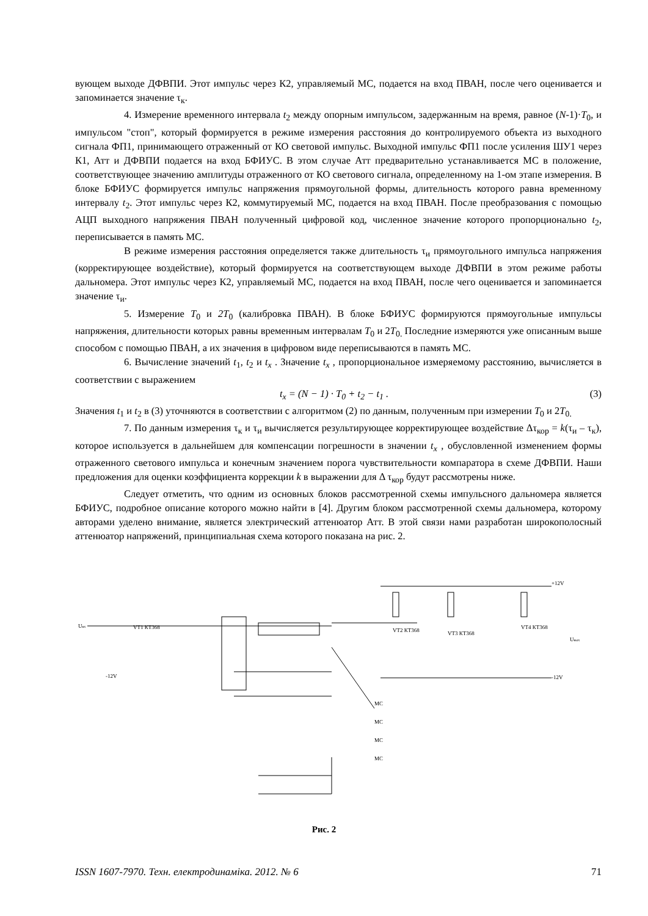вующем выходе ДФВПИ. Этот импульс через К2, управляемый МС, подается на вход ПВАН, после чего оценивается и запоминается значение τ<sub>к</sub>.
4. Измерение временного интервала t<sub>2</sub> между опорным импульсом, задержанным на время, равное (N-1)·T<sub>0</sub>, и импульсом "стоп", который формируется в режиме измерения расстояния до контролируемого объекта из выходного сигнала ФП1, принимающего отраженный от КО световой импульс. Выходной импульс ФП1 после усиления ШУ1 через К1, Атт и ДФВПИ подается на вход БФИУС. В этом случае Атт предварительно устанавливается МС в положение, соответствующее значению амплитуды отраженного от КО светового сигнала, определенному на 1-ом этапе измерения. В блоке БФИУС формируется импульс напряжения прямоугольной формы, длительность которого равна временному интервалу t<sub>2</sub>. Этот импульс через К2, коммутируемый МС, подается на вход ПВАН. После преобразования с помощью АЦП выходного напряжения ПВАН полученный цифровой код, численное значение которого пропорционально t<sub>2</sub>, переписывается в память МС.
В режиме измерения расстояния определяется также длительность τ<sub>и</sub> прямоугольного импульса напряжения (корректирующее воздействие), который формируется на соответствующем выходе ДФВПИ в этом режиме работы дальномера. Этот импульс через К2, управляемый МС, подается на вход ПВАН, после чего оценивается и запоминается значение τ<sub>и</sub>.
5. Измерение T<sub>0</sub> и 2T<sub>0</sub> (калибровка ПВАН). В блоке БФИУС формируются прямоугольные импульсы напряжения, длительности которых равны временным интервалам T<sub>0</sub> и 2T<sub>0.</sub> Последние измеряются уже описанным выше способом с помощью ПВАН, а их значения в цифровом виде переписываются в память МС.
6. Вычисление значений t<sub>1</sub>, t<sub>2</sub> и t<sub>x</sub> . Значение t<sub>x</sub> , пропорциональное измеряемому расстоянию, вычисляется в соответствии с выражением
t<sub>x</sub> = (N − 1) · T<sub>0</sub> + t<sub>2</sub> − t<sub>1</sub> . (3)
Значения t<sub>1</sub> и t<sub>2</sub> в (3) уточняются в соответствии с алгоритмом (2) по данным, полученным при измерении T<sub>0</sub> и 2T<sub>0.</sub>
7. По данным измерения τ<sub>к</sub> и τ<sub>и</sub> вычисляется результирующее корректирующее воздействие Δτ<sub>кор</sub> = k(τ<sub>и</sub> – τ<sub>к</sub>), которое используется в дальнейшем для компенсации погрешности в значении t<sub>x</sub> , обусловленной изменением формы отраженного светового импульса и конечным значением порога чувствительности компаратора в схеме ДФВПИ. Наши предложения для оценки коэффициента коррекции k в выражении для Δ τ<sub>кор</sub> будут рассмотрены ниже.
Следует отметить, что одним из основных блоков рассмотренной схемы импульсного дальномера является БФИУС, подробное описание которого можно найти в [4]. Другим блоком рассмотренной схемы дальномера, которому авторами уделено внимание, является электрический аттенюатор Атт. В этой связи нами разработан широкополосный аттенюатор напряжений, принципиальная схема которого показана на рис. 2.
Uвх
VT1 КТ368
VT2 КТ368
VT3 КТ368
VT4 КТ368
Uвых
MC
MC
MC
MC
+12V
-12V
-12V
Рис. 2
ISSN 1607-7970. Техн. електродинаміка. 2012. № 6 71